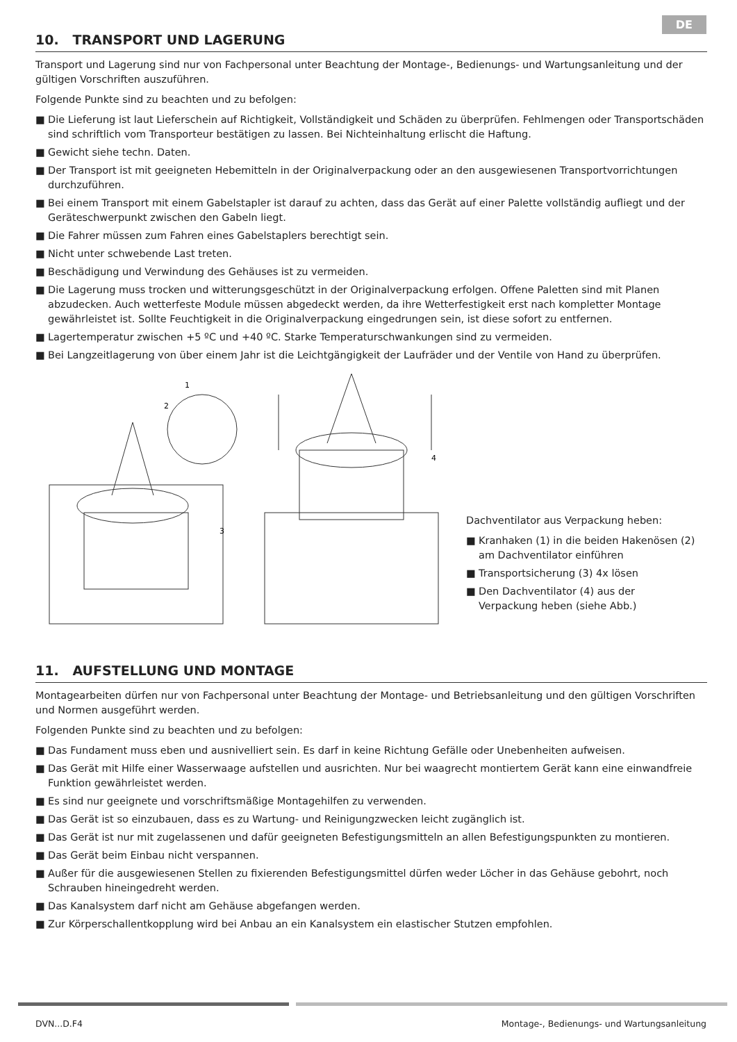DE
10. TRANSPORT UND LAGERUNG
Transport und Lagerung sind nur von Fachpersonal unter Beachtung der Montage-, Bedienungs- und Wartungsanleitung und der gültigen Vorschriften auszuführen.
Folgende Punkte sind zu beachten und zu befolgen:
■ Die Lieferung ist laut Lieferschein auf Richtigkeit, Vollständigkeit und Schäden zu überprüfen. Fehlmengen oder Transportschäden sind schriftlich vom Transporteur bestätigen zu lassen. Bei Nichteinhaltung erlischt die Haftung.
■ Gewicht siehe techn. Daten.
■ Der Transport ist mit geeigneten Hebemitteln in der Originalverpackung oder an den ausgewiesenen Transportvorrichtungen durchzuführen.
■ Bei einem Transport mit einem Gabelstapler ist darauf zu achten, dass das Gerät auf einer Palette vollständig aufliegt und der Geräteschwerpunkt zwischen den Gabeln liegt.
■ Die Fahrer müssen zum Fahren eines Gabelstaplers berechtigt sein.
■ Nicht unter schwebende Last treten.
■ Beschädigung und Verwindung des Gehäuses ist zu vermeiden.
■ Die Lagerung muss trocken und witterungsgeschützt in der Originalverpackung erfolgen. Offene Paletten sind mit Planen abzudecken. Auch wetterfeste Module müssen abgedeckt werden, da ihre Wetterfestigkeit erst nach kompletter Montage gewährleistet ist. Sollte Feuchtigkeit in die Originalverpackung eingedrungen sein, ist diese sofort zu entfernen.
■ Lagertemperatur zwischen +5 ºC und +40 ºC. Starke Temperaturschwankungen sind zu vermeiden.
■ Bei Langzeitlagerung von über einem Jahr ist die Leichtgängigkeit der Laufräder und der Ventile von Hand zu überprüfen.
1
2
3
4
Dachventilator aus Verpackung heben:
■ Kranhaken (1) in die beiden Hakenösen (2) am Dachventilator einführen
■ Transportsicherung (3) 4x lösen
■ Den Dachventilator (4) aus der Verpackung heben (siehe Abb.)
11. AUFSTELLUNG UND MONTAGE
Montagearbeiten dürfen nur von Fachpersonal unter Beachtung der Montage- und Betriebsanleitung und den gültigen Vorschriften und Normen ausgeführt werden.
Folgenden Punkte sind zu beachten und zu befolgen:
■ Das Fundament muss eben und ausnivelliert sein. Es darf in keine Richtung Gefälle oder Unebenheiten aufweisen.
■ Das Gerät mit Hilfe einer Wasserwaage aufstellen und ausrichten. Nur bei waagrecht montiertem Gerät kann eine einwandfreie Funktion gewährleistet werden.
■ Es sind nur geeignete und vorschriftsmäßige Montagehilfen zu verwenden.
■ Das Gerät ist so einzubauen, dass es zu Wartung- und Reinigungzwecken leicht zugänglich ist.
■ Das Gerät ist nur mit zugelassenen und dafür geeigneten Befestigungsmitteln an allen Befestigungspunkten zu montieren.
■ Das Gerät beim Einbau nicht verspannen.
■ Außer für die ausgewiesenen Stellen zu fixierenden Befestigungsmittel dürfen weder Löcher in das Gehäuse gebohrt, noch Schrauben hineingedreht werden.
■ Das Kanalsystem darf nicht am Gehäuse abgefangen werden.
■ Zur Körperschallentkopplung wird bei Anbau an ein Kanalsystem ein elastischer Stutzen empfohlen.
DVN...D.F4 Montage-, Bedienungs- und Wartungsanleitung